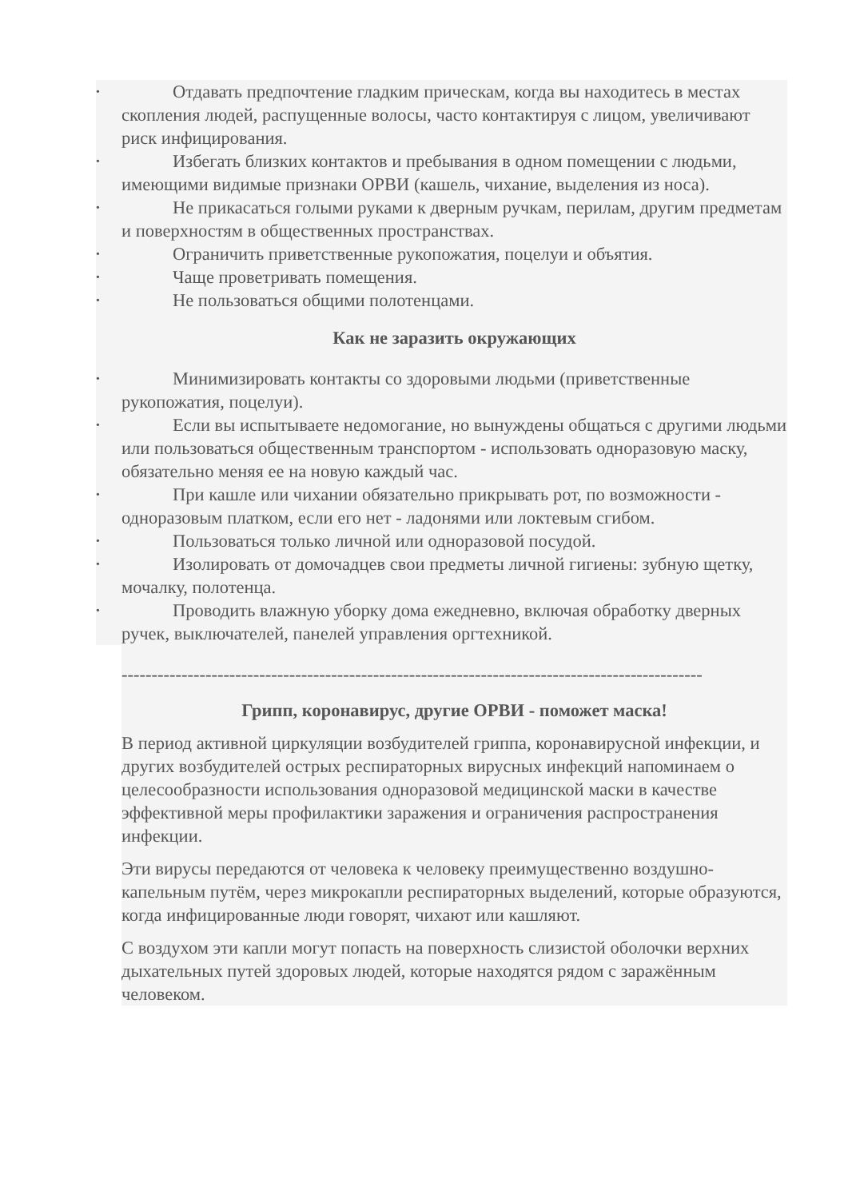• Отдавать предпочтение гладким прическам, когда вы находитесь в местах скопления людей, распущенные волосы, часто контактируя с лицом, увеличивают риск инфицирования.
• Избегать близких контактов и пребывания в одном помещении с людьми, имеющими видимые признаки ОРВИ (кашель, чихание, выделения из носа).
• Не прикасаться голыми руками к дверным ручкам, перилам, другим предметам и поверхностям в общественных пространствах.
• Ограничить приветственные рукопожатия, поцелуи и объятия.
• Чаще проветривать помещения.
• Не пользоваться общими полотенцами.
Как не заразить окружающих
• Минимизировать контакты со здоровыми людьми (приветственные рукопожатия, поцелуи).
• Если вы испытываете недомогание, но вынуждены общаться с другими людьми или пользоваться общественным транспортом - использовать одноразовую маску, обязательно меняя ее на новую каждый час.
• При кашле или чихании обязательно прикрывать рот, по возможности - одноразовым платком, если его нет - ладонями или локтевым сгибом.
• Пользоваться только личной или одноразовой посудой.
• Изолировать от домочадцев свои предметы личной гигиены: зубную щетку, мочалку, полотенца.
• Проводить влажную уборку дома ежедневно, включая обработку дверных ручек, выключателей, панелей управления оргтехникой.
-------------------------------------------------------------------------------------------------
Грипп, коронавирус, другие ОРВИ - поможет маска!
В период активной циркуляции возбудителей гриппа, коронавирусной инфекции, и других возбудителей острых респираторных вирусных инфекций напоминаем о целесообразности использования одноразовой медицинской маски в качестве эффективной меры профилактики заражения и ограничения распространения инфекции.
Эти вирусы передаются от человека к человеку преимущественно воздушно-капельным путём, через микрокапли респираторных выделений, которые образуются, когда инфицированные люди говорят, чихают или кашляют.
С воздухом эти капли могут попасть на поверхность слизистой оболочки верхних дыхательных путей здоровых людей, которые находятся рядом с заражённым человеком.